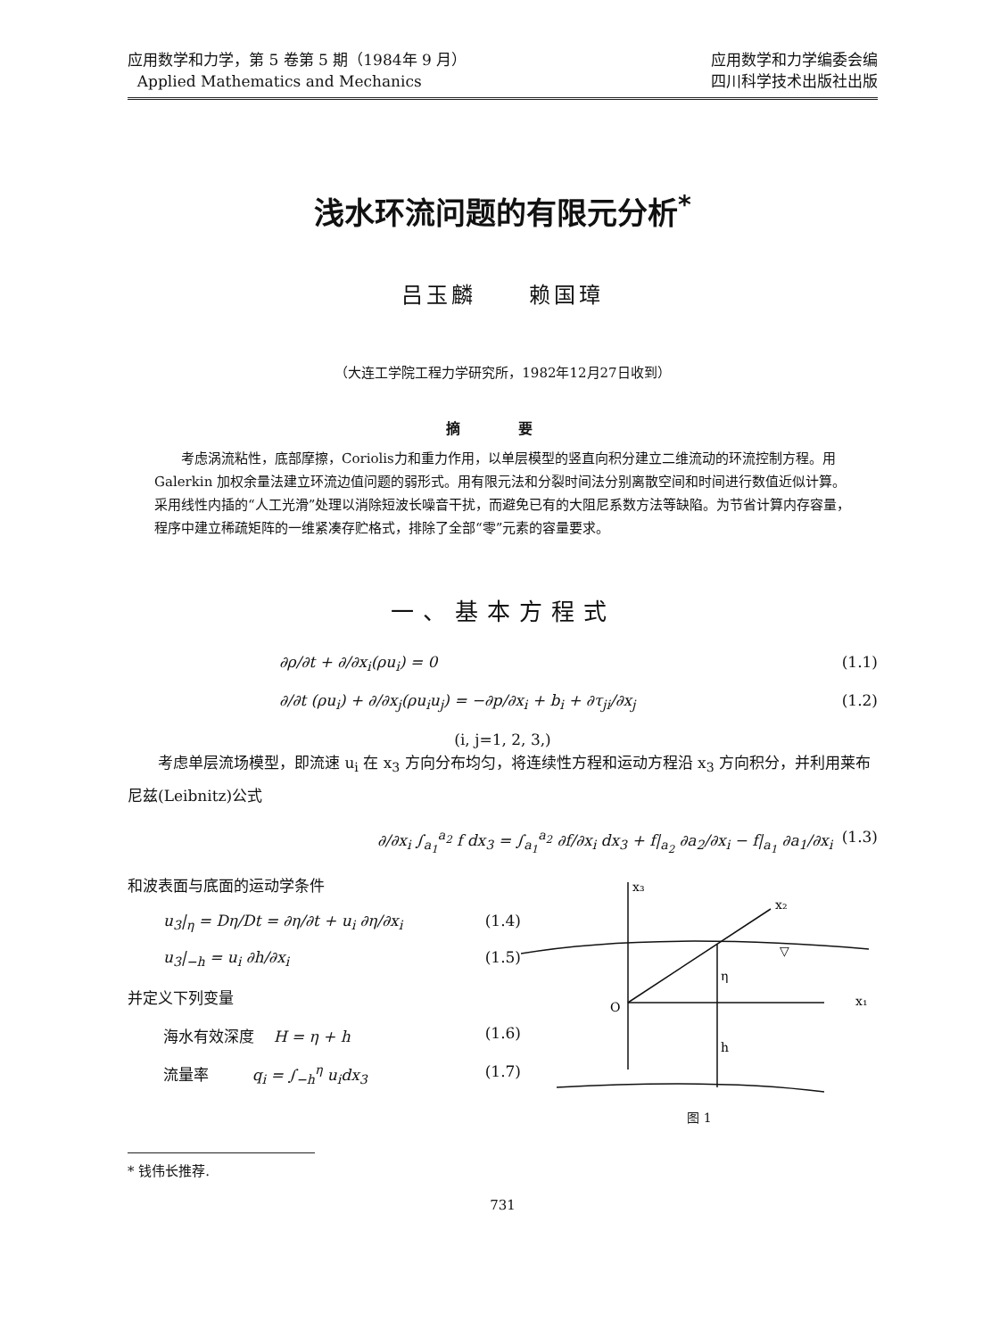应用数学和力学，第 5 卷第 5 期（1984年 9 月）
Applied Mathematics and Mechanics
应用数学和力学编委会编
四川科学技术出版社出版
浅水环流问题的有限元分析<sup>*</sup>
吕玉麟 赖国璋
（大连工学院工程力学研究所，1982年12月27日收到）
摘 要
考虑涡流粘性，底部摩擦，Coriolis力和重力作用，以单层模型的竖直向积分建立二维流动的环流控制方程。用 Galerkin 加权余量法建立环流边值问题的弱形式。用有限元法和分裂时间法分别离散空间和时间进行数值近似计算。采用线性内插的“人工光滑”处理以消除短波长噪音干扰，而避免已有的大阻尼系数方法等缺陷。为节省计算内存容量，程序中建立稀疏矩阵的一维紧凑存贮格式，排除了全部“零”元素的容量要求。
一、基本方程式
∂ρ/∂t + ∂/∂x<sub>i</sub>(ρu<sub>i</sub>) = 0 (1.1)
∂/∂t (ρu<sub>i</sub>) + ∂/∂x<sub>j</sub>(ρu<sub>i</sub>u<sub>j</sub>) = −∂p/∂x<sub>i</sub> + b<sub>i</sub> + ∂τ<sub>ji</sub>/∂x<sub>j</sub> (1.2)
(i, j=1, 2, 3,)
考虑单层流场模型，即流速 u<sub>i</sub> 在 x<sub>3</sub> 方向分布均匀，将连续性方程和运动方程沿 x<sub>3</sub> 方向积分，并利用莱布尼兹(Leibnitz)公式
∂/∂x<sub>i</sub> ∫<sub>a<sub>1</sub></sub><sup>a<sub>2</sub></sup> f dx<sub>3</sub> = ∫<sub>a<sub>1</sub></sub><sup>a<sub>2</sub></sup> ∂f/∂x<sub>i</sub> dx<sub>3</sub> + f|<sub>a<sub>2</sub></sub> ∂a<sub>2</sub>/∂x<sub>i</sub> − f|<sub>a<sub>1</sub></sub> ∂a<sub>1</sub>/∂x<sub>i</sub> (1.3)
和波表面与底面的运动学条件
u<sub>3</sub>|<sub>η</sub> = Dη/Dt = ∂η/∂t + u<sub>i</sub> ∂η/∂x<sub>i</sub> (1.4)
u<sub>3</sub>|<sub>−h</sub> = u<sub>i</sub> ∂h/∂x<sub>i</sub> (1.5)
并定义下列变量
海水有效深度 H = η + h (1.6)
流量率 q<sub>i</sub> = ∫<sub>−h</sub><sup>η</sup> u<sub>i</sub>dx<sub>3</sub> (1.7)
x₃
x₂
x₁
O
η
h
▽
图 1
* 钱伟长推荐.
731